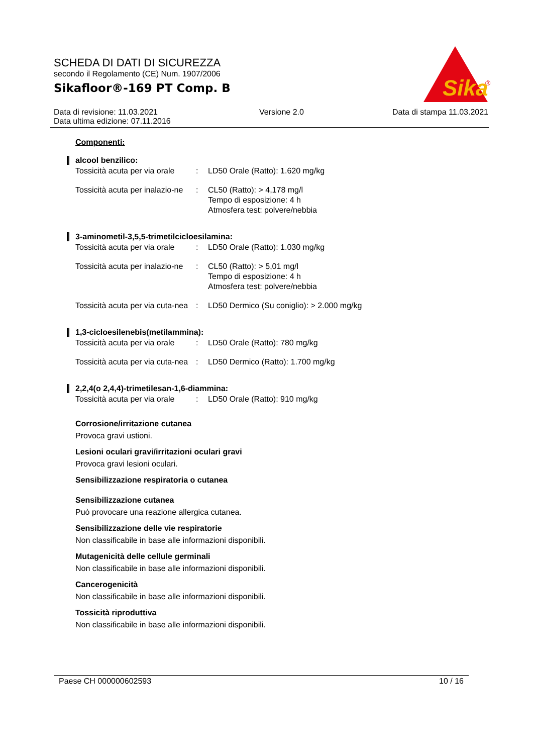SCHEDA DI DATI DI SICUREZZA
secondo il Regolamento (CE) Num. 1907/2006
Sikafloor®-169 PT Comp. B
Sika
®
Data di revisione: 11.03.2021
Data ultima edizione: 07.11.2016
Versione 2.0 Data di stampa 11.03.2021
Componenti:
alcool benzilico:
| Tossicità acuta per via orale | : | LD50 Orale (Ratto): 1.620 mg/kg |
| Tossicità acuta per inalazio-ne | : | CL50 (Ratto): > 4,178 mg/l Tempo di esposizione: 4 h Atmosfera test: polvere/nebbia |
3-aminometil-3,5,5-trimetilcicloesilamina:
| Tossicità acuta per via orale | : | LD50 Orale (Ratto): 1.030 mg/kg |
| Tossicità acuta per inalazio-ne | : | CL50 (Ratto): > 5,01 mg/l Tempo di esposizione: 4 h Atmosfera test: polvere/nebbia |
| Tossicità acuta per via cuta-nea | : | LD50 Dermico (Su coniglio): > 2.000 mg/kg |
1,3-cicloesilenebis(metilammina):
| Tossicità acuta per via orale | : | LD50 Orale (Ratto): 780 mg/kg |
| Tossicità acuta per via cuta-nea | : | LD50 Dermico (Ratto): 1.700 mg/kg |
2,2,4(o 2,4,4)-trimetilesan-1,6-diammina:
| Tossicità acuta per via orale | : | LD50 Orale (Ratto): 910 mg/kg |
Corrosione/irritazione cutanea
Provoca gravi ustioni.
Lesioni oculari gravi/irritazioni oculari gravi
Provoca gravi lesioni oculari.
Sensibilizzazione respiratoria o cutanea
Sensibilizzazione cutanea
Può provocare una reazione allergica cutanea.
Sensibilizzazione delle vie respiratorie
Non classificabile in base alle informazioni disponibili.
Mutagenicità delle cellule germinali
Non classificabile in base alle informazioni disponibili.
Cancerogenicità
Non classificabile in base alle informazioni disponibili.
Tossicità riproduttiva
Non classificabile in base alle informazioni disponibili.
Paese CH 000000602593 10 / 16